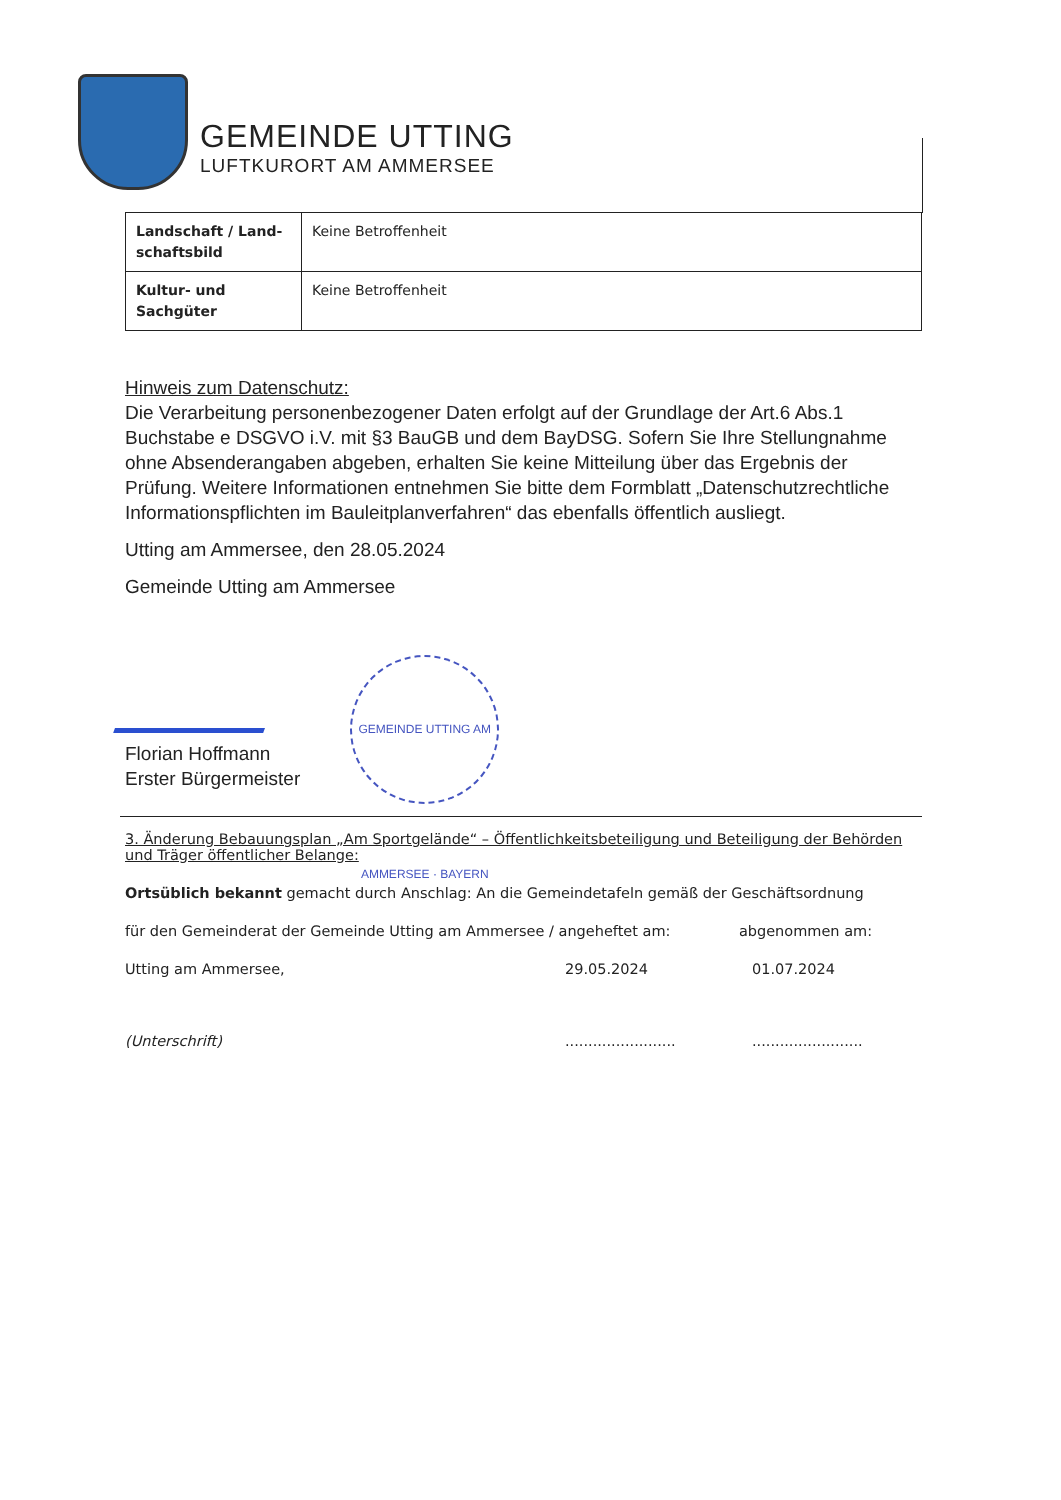GEMEINDE UTTING
LUFTKURORT AM AMMERSEE
| Landschaft / Land-schaftsbild | Keine Betroffenheit |
| Kultur- und Sachgüter | Keine Betroffenheit |
Hinweis zum Datenschutz:
Die Verarbeitung personenbezogener Daten erfolgt auf der Grundlage der Art.6 Abs.1 Buchstabe e DSGVO i.V. mit §3 BauGB und dem BayDSG. Sofern Sie Ihre Stellungnahme ohne Absenderangaben abgeben, erhalten Sie keine Mitteilung über das Ergebnis der Prüfung. Weitere Informationen entnehmen Sie bitte dem Formblatt „Datenschutzrechtliche Informationspflichten im Bauleitplanverfahren“ das ebenfalls öffentlich ausliegt.
Utting am Ammersee, den 28.05.2024
Gemeinde Utting am Ammersee
Florian Hoffmann
Erster Bürgermeister
GEMEINDE UTTING AM AMMERSEE · BAYERN
3. Änderung Bebauungsplan „Am Sportgelände“ – Öffentlichkeitsbeteiligung und Beteiligung der Behörden und Träger öffentlicher Belange:
Ortsüblich bekannt gemacht durch Anschlag: An die Gemeindetafeln gemäß der Geschäftsordnung
für den Gemeinderat der Gemeinde Utting am Ammersee / angeheftet am: abgenommen am:
Utting am Ammersee, 29.05.2024 01.07.2024
(Unterschrift)................................................